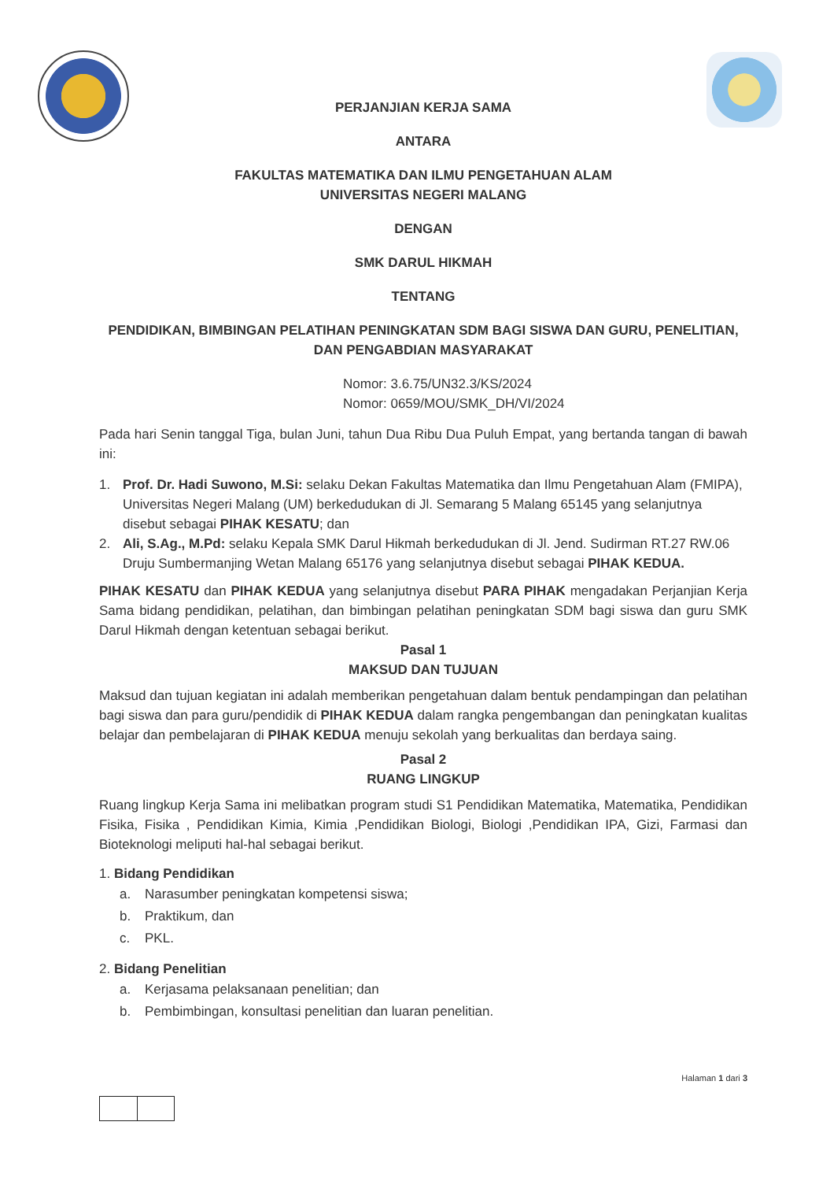PERJANJIAN KERJA SAMA
ANTARA
FAKULTAS MATEMATIKA DAN ILMU PENGETAHUAN ALAM
UNIVERSITAS NEGERI MALANG
DENGAN
SMK DARUL HIKMAH
TENTANG
PENDIDIKAN, BIMBINGAN PELATIHAN PENINGKATAN SDM BAGI SISWA DAN GURU, PENELITIAN, DAN PENGABDIAN MASYARAKAT
Nomor: 3.6.75/UN32.3/KS/2024
Nomor: 0659/MOU/SMK_DH/VI/2024
Pada hari Senin tanggal Tiga, bulan Juni, tahun Dua Ribu Dua Puluh Empat, yang bertanda tangan di bawah ini:
1. Prof. Dr. Hadi Suwono, M.Si: selaku Dekan Fakultas Matematika dan Ilmu Pengetahuan Alam (FMIPA), Universitas Negeri Malang (UM) berkedudukan di Jl. Semarang 5 Malang 65145 yang selanjutnya disebut sebagai PIHAK KESATU; dan
2. Ali, S.Ag., M.Pd: selaku Kepala SMK Darul Hikmah berkedudukan di Jl. Jend. Sudirman RT.27 RW.06 Druju Sumbermanjing Wetan Malang 65176 yang selanjutnya disebut sebagai PIHAK KEDUA.
PIHAK KESATU dan PIHAK KEDUA yang selanjutnya disebut PARA PIHAK mengadakan Perjanjian Kerja Sama bidang pendidikan, pelatihan, dan bimbingan pelatihan peningkatan SDM bagi siswa dan guru SMK Darul Hikmah dengan ketentuan sebagai berikut.
Pasal 1
MAKSUD DAN TUJUAN
Maksud dan tujuan kegiatan ini adalah memberikan pengetahuan dalam bentuk pendampingan dan pelatihan bagi siswa dan para guru/pendidik di PIHAK KEDUA dalam rangka pengembangan dan peningkatan kualitas belajar dan pembelajaran di PIHAK KEDUA menuju sekolah yang berkualitas dan berdaya saing.
Pasal 2
RUANG LINGKUP
Ruang lingkup Kerja Sama ini melibatkan program studi S1 Pendidikan Matematika, Matematika, Pendidikan Fisika, Fisika , Pendidikan Kimia, Kimia ,Pendidikan Biologi, Biologi ,Pendidikan IPA, Gizi, Farmasi dan Bioteknologi meliputi hal-hal sebagai berikut.
1. Bidang Pendidikan
a. Narasumber peningkatan kompetensi siswa;
b. Praktikum, dan
c. PKL.
2. Bidang Penelitian
a. Kerjasama pelaksanaan penelitian; dan
b. Pembimbingan, konsultasi penelitian dan luaran penelitian.
Halaman 1 dari 3